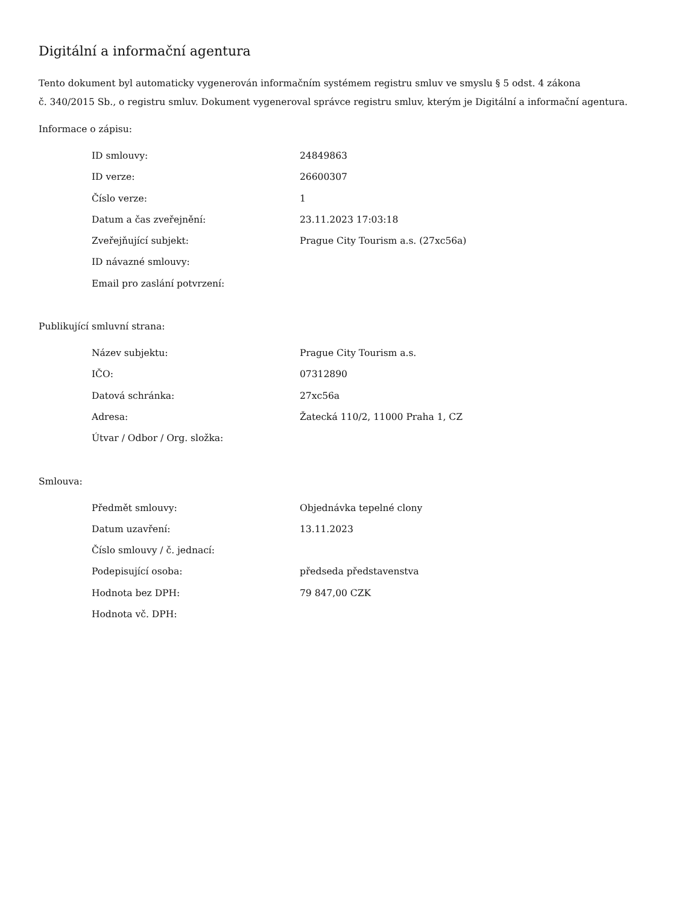Digitální a informační agentura
Tento dokument byl automaticky vygenerován informačním systémem registru smluv ve smyslu § 5 odst. 4 zákona
č. 340/2015 Sb., o registru smluv. Dokument vygeneroval správce registru smluv, kterým je Digitální a informační agentura.
Informace o zápisu:
| ID smlouvy: | 24849863 |
| ID verze: | 26600307 |
| Číslo verze: | 1 |
| Datum a čas zveřejnění: | 23.11.2023 17:03:18 |
| Zveřejňující subjekt: | Prague City Tourism a.s. (27xc56a) |
| ID návazné smlouvy: | |
| Email pro zaslání potvrzení: | |
Publikující smluvní strana:
| Název subjektu: | Prague City Tourism a.s. |
| IČO: | 07312890 |
| Datová schránka: | 27xc56a |
| Adresa: | Žatecká 110/2, 11000 Praha 1, CZ |
| Útvar / Odbor / Org. složka: | |
Smlouva:
| Předmět smlouvy: | Objednávka tepelné clony |
| Datum uzavření: | 13.11.2023 |
| Číslo smlouvy / č. jednací: | |
| Podepisující osoba: | předseda představenstva |
| Hodnota bez DPH: | 79 847,00 CZK |
| Hodnota vč. DPH: | |